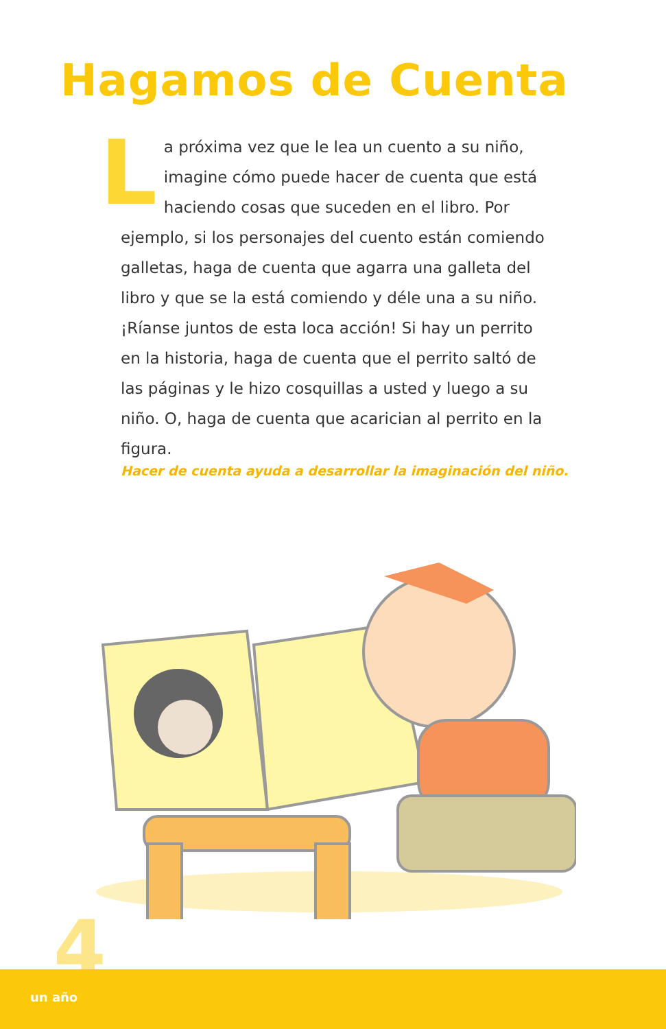Hagamos de Cuenta
La próxima vez que le lea un cuento a su niño, imagine cómo puede hacer de cuenta que está haciendo cosas que suceden en el libro. Por ejemplo, si los personajes del cuento están comiendo galletas, haga de cuenta que agarra una galleta del libro y que se la está comiendo y déle una a su niño. ¡Ríanse juntos de esta loca acción! Si hay un perrito en la historia, haga de cuenta que el perrito saltó de las páginas y le hizo cosquillas a usted y luego a su niño. O, haga de cuenta que acarician al perrito en la figura.
Hacer de cuenta ayuda a desarrollar la imaginación del niño.
4
un año